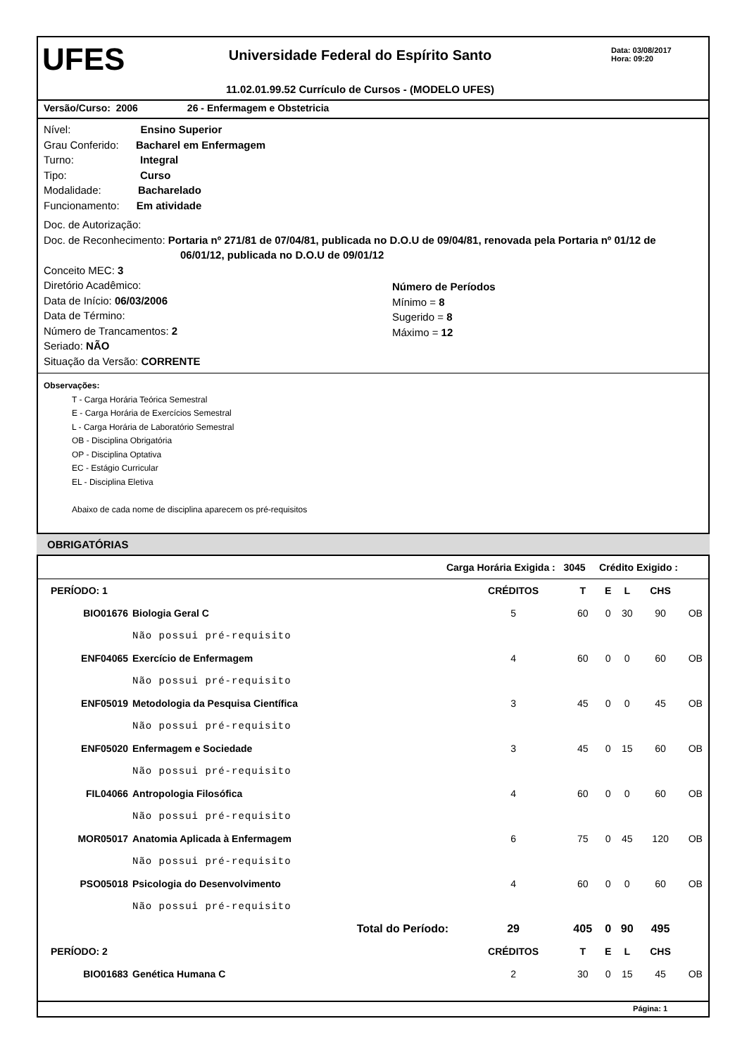UFES
Universidade Federal do Espírito Santo
11.02.01.99.52 Currículo de Cursos - (MODELO UFES)
Data: 03/08/2017
Hora: 09:20
Versão/Curso: 2006 26 - Enfermagem e Obstetricia
Nível: Ensino Superior
Grau Conferido: Bacharel em Enfermagem
Turno: Integral
Tipo: Curso
Modalidade: Bacharelado
Funcionamento: Em atividade
Doc. de Autorização:
Doc. de Reconhecimento: Portaria nº 271/81 de 07/04/81, publicada no D.O.U de 09/04/81, renovada pela Portaria nº 01/12 de
06/01/12, publicada no D.O.U de 09/01/12
Conceito MEC: 3
Diretório Acadêmico:
Data de Início: 06/03/2006
Data de Término:
Número de Trancamentos: 2
Seriado: NÃO
Situação da Versão: CORRENTE
Número de Períodos
Mínimo = 8
Sugerido = 8
Máximo = 12
Observações:
T - Carga Horária Teórica Semestral
E - Carga Horária de Exercícios Semestral
L - Carga Horária de Laboratório Semestral
OB - Disciplina Obrigatória
OP - Disciplina Optativa
EC - Estágio Curricular
EL - Disciplina Eletiva
Abaixo de cada nome de disciplina aparecem os pré-requisitos
OBRIGATÓRIAS
Carga Horária Exigida : 3045 Crédito Exigido :
| PERÍODO: 1 | | CRÉDITOS | T | E | L | CHS | |
| --- | --- | --- | --- | --- | --- | --- | --- |
| BIO01676 | Biologia Geral C | 5 | 60 | 0 | 30 | 90 | OB |
| | Não possui pré-requisito | | | | | | |
| ENF04065 | Exercício de Enfermagem | 4 | 60 | 0 | 0 | 60 | OB |
| | Não possui pré-requisito | | | | | | |
| ENF05019 | Metodologia da Pesquisa Científica | 3 | 45 | 0 | 0 | 45 | OB |
| | Não possui pré-requisito | | | | | | |
| ENF05020 | Enfermagem e Sociedade | 3 | 45 | 0 | 15 | 60 | OB |
| | Não possui pré-requisito | | | | | | |
| FIL04066 | Antropologia Filosófica | 4 | 60 | 0 | 0 | 60 | OB |
| | Não possui pré-requisito | | | | | | |
| MOR05017 | Anatomia Aplicada à Enfermagem | 6 | 75 | 0 | 45 | 120 | OB |
| | Não possui pré-requisito | | | | | | |
| PSO05018 | Psicologia do Desenvolvimento | 4 | 60 | 0 | 0 | 60 | OB |
| | Não possui pré-requisito | | | | | | |
| Total do Período: | | 29 | 405 | 0 | 90 | 495 | |
| PERÍODO: 2 | | CRÉDITOS | T | E | L | CHS | |
| BIO01683 | Genética Humana C | 2 | 30 | 0 | 15 | 45 | OB |
Página: 1